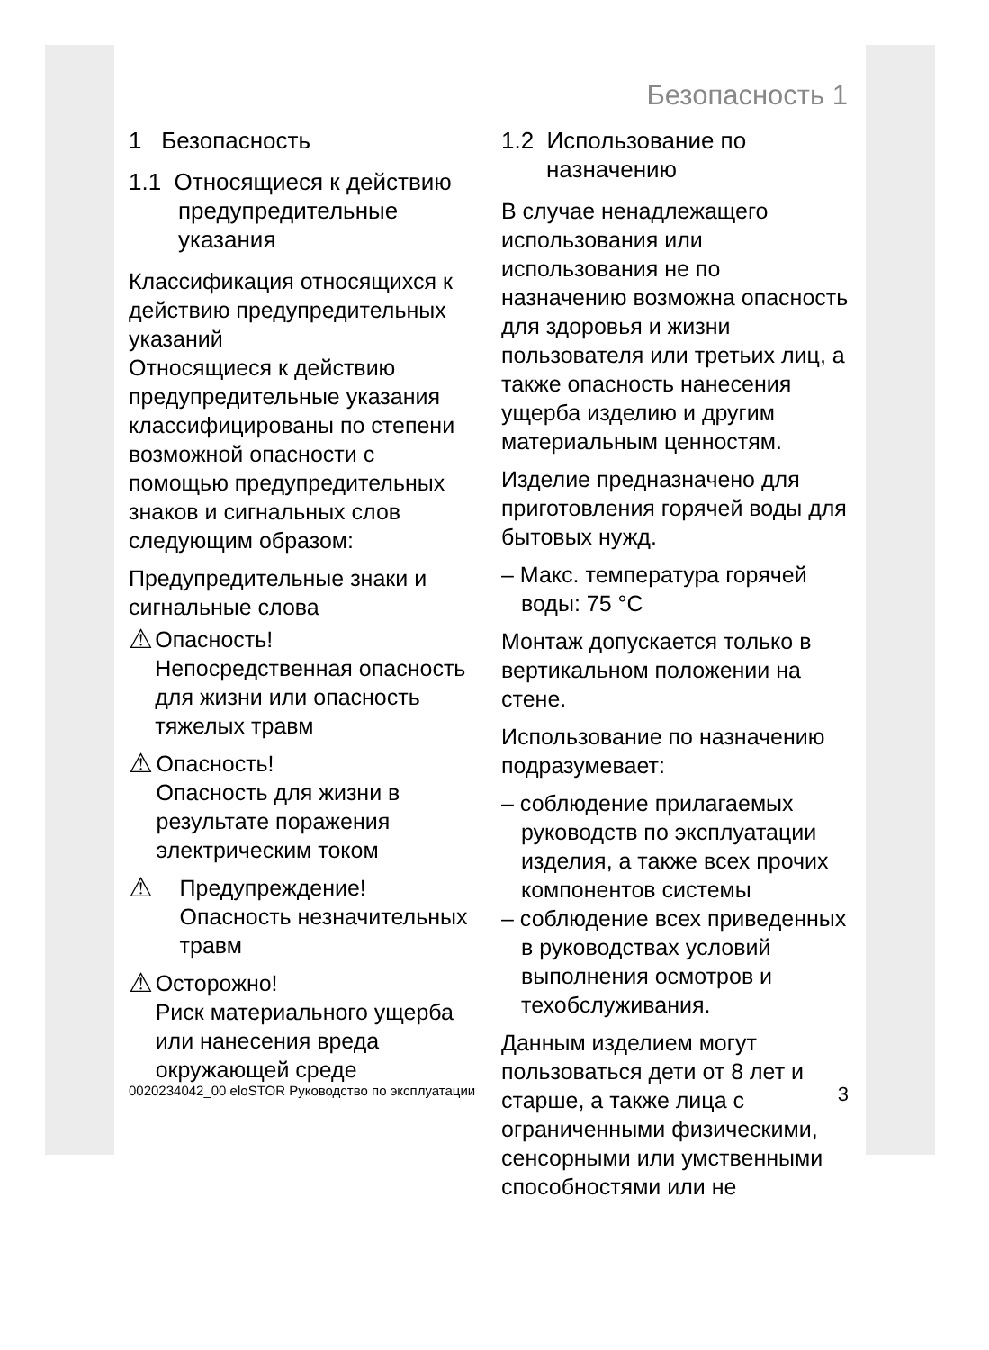Безопасность 1
1 Безопасность
1.1 Относящиеся к действию предупредительные указания
Классификация относящихся к действию предупредительных указаний
Относящиеся к действию предупредительные указания классифицированы по степени возможной опасности с помощью предупредительных знаков и сигнальных слов следующим образом:
Предупредительные знаки и сигнальные слова
⚠
Опасность!
Непосредственная опасность для жизни или опасность тяжелых травм
⚠
Опасность!
Опасность для жизни в результате поражения электрическим током
⚠
Предупреждение!
Опасность незначительных травм
⚠
Осторожно!
Риск материального ущерба или нанесения вреда окружающей среде
1.2 Использование по назначению
В случае ненадлежащего использования или использования не по назначению возможна опасность для здоровья и жизни пользователя или третьих лиц, а также опасность нанесения ущерба изделию и другим материальным ценностям.
Изделие предназначено для приготовления горячей воды для бытовых нужд.
– Макс. температура горячей воды: 75 °C
Монтаж допускается только в вертикальном положении на стене.
Использование по назначению подразумевает:
– соблюдение прилагаемых руководств по эксплуатации изделия, а также всех прочих компонентов системы
– соблюдение всех приведенных в руководствах условий выполнения осмотров и техобслуживания.
Данным изделием могут пользоваться дети от 8 лет и старше, а также лица с ограниченными физическими, сенсорными или умственными способностями или не
0020234042_00 eloSTOR Руководство по эксплуатации 3